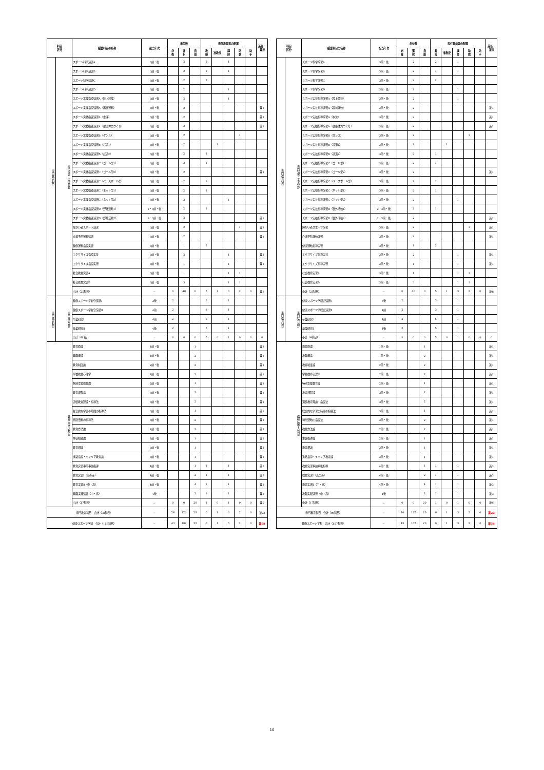| 科目 区分 | | 授業科目の名称 | 配当年次 | 単位数 | | | 専任教員等の配置 | | | | | 兼任・兼担 |
| --- | --- | --- | --- | --- | --- | --- | --- | --- | --- | --- | --- | --- |
| | | | | 必 修 | 選 択 | 自 由 | 教 授 | 准教授 | 講 師 | 助 教 | 助 手 | |
| 専門教育科目 | 専門演習・実習分野 | スポーツ科学演習A | 3前・後 | | 2 | | 2 | | 1 | | | |
| | | スポーツ科学演習B | 3前・後 | | 2 | | 1 | | 1 | | | |
| | | スポーツ科学演習C | 3前・後 | | 2 | | 2 | | | | | |
| | | スポーツ科学演習D | 3前・後 | | 2 | | | | 1 | | | |
| | | スポーツ実技指導演習A（陸上競技） | 3前・後 | | 2 | | | | 1 | | | |
| | | スポーツ実技指導演習A（器械運動） | 3前・後 | | 2 | | | | | | | 兼1 |
| | | スポーツ実技指導演習A（水泳） | 3前・後 | | 2 | | | | | | | 兼1 |
| | | スポーツ実技指導演習A（健康体力つくり） | 3前・後 | | 2 | | | | | | | 兼1 |
| | | スポーツ実技指導演習B（ダンス） | 3前・後 | | 2 | | | | | 1 | | |
| | | スポーツ実技指導演習B（武道1） | 3前・後 | | 2 | | | 1 | | | | |
| | | スポーツ実技指導演習B（武道2） | 3前・後 | | 2 | | 1 | | | | | |
| | | スポーツ実技指導演習C（ゴール型1） | 3前・後 | | 2 | | 1 | | | | | |
| | | スポーツ実技指導演習C（ゴール型2） | 3前・後 | | 2 | | | | | | | 兼1 |
| | | スポーツ実技指導演習C（ベースボール型） | 3前・後 | | 2 | | 1 | | | | | |
| | | スポーツ実技指導演習C（ネット型1） | 3前・後 | | 2 | | 1 | | | | | |
| | | スポーツ実技指導演習C（ネット型2） | 3前・後 | | 2 | | | | 1 | | | |
| | | スポーツ実技指導演習D（野外活動1） | 2・3前・後 | | 2 | | 1 | | | | | |
| | | スポーツ実技指導演習D（野外活動2） | 2・3前・後 | | 2 | | | | | | | 兼1 |
| | | 障がい者スポーツ演習 | 3前・後 | | 2 | | | | | 1 | | 兼1 |
| | | 介護予防運動演習 | 3前・後 | | 2 | | | | | | | 兼1 |
| | | 健康運動指導実習 | 3前・後 | | 1 | | 2 | | | | | |
| | | エクササイズ指導実技 | 3前・後 | | 2 | | | | 1 | | | 兼1 |
| | | エクササイズ指導実習 | 3前・後 | | 1 | | | | 1 | | | 兼1 |
| | | 社会教育実習A | 3前・後 | | 1 | | | | 1 | 1 | | |
| | | 社会教育実習B | 3前・後 | | 3 | | | | 1 | 1 | | |
| | | 小計（25科目） | － | 0 | 48 | 0 | 5 | 1 | 3 | 2 | 0 | 兼8 |
| 専門教育科目 | 専門総合分野 | 健康スポーツ学総合演習Ⅰ | 3後 | 2 | | | 3 | | 1 | | | |
| | | 健康スポーツ学総合演習Ⅱ | 4前 | 2 | | | 3 | | 1 | | | |
| | | 卒業研究Ⅰ | 4前 | 2 | | | 5 | | 1 | | | |
| | | 卒業研究Ⅱ | 4後 | 2 | | | 5 | | 1 | | | |
| | | 小計（4科目） | － | 8 | 0 | 0 | 5 | 0 | 1 | 0 | 0 | 0 |
| 教職に関する科目 | | 教育原論 | 1前・後 | | | 1 | | | | | | 兼1 |
| | | 教職概論 | 1前・後 | | | 2 | | | | | | 兼1 |
| | | 教育制度論 | 2前・後 | | | 2 | | | | | | 兼1 |
| | | 学校教育心理学 | 2前・後 | | | 2 | | | | | | 兼1 |
| | | 特別支援教育論 | 2前・後 | | | 1 | | | | | | 兼1 |
| | | 教育課程論 | 3前・後 | | | 2 | | | | | | 兼1 |
| | | 道徳教育理論・指導法 | 3前・後 | | | 2 | | | | | | 兼1 |
| | | 総合的な学習の時間の指導法 | 3前・後 | | | 1 | | | | | | 兼1 |
| | | 特別活動の指導法 | 3前・後 | | | 2 | | | | | | 兼1 |
| | | 教育方法論 | 2前・後 | | | 2 | | | | | | 兼1 |
| | | 生徒指導論 | 2前・後 | | | 1 | | | | | | 兼1 |
| | | 教育相談 | 3前・後 | | | 1 | | | | | | 兼1 |
| | | 進路指導・キャリア教育論 | 3前・後 | | | 1 | | | | | | 兼1 |
| | | 教育実習事前事後指導 | 4前・後 | | | 1 | 1 | | 1 | | | 兼3 |
| | | 教育実習Ⅰ（高のみ） | 4前・後 | | | 2 | 1 | | 1 | | | 兼3 |
| | | 教育実習Ⅱ（中・高） | 4前・後 | | | 4 | 1 | | 1 | | | 兼3 |
| | | 教職実践演習（中・高） | 4後 | | | 2 | 1 | | 1 | | | 兼3 |
| | | 小計（17科目） | － | 0 | 0 | 29 | 1 | 0 | 1 | 0 | 0 | 兼6 |
| 専門教育科目 合計（98科目） | | | － | 24 | 122 | 29 | 6 | 1 | 3 | 2 | 0 | 兼23 |
| 健康スポーツ学科 合計（157科目） | | | － | 43 | 182 | 29 | 6 | 1 | 3 | 2 | 0 | 兼58 |
| 科目 区分 | | 授業科目の名称 | 配当年次 | 単位数 | | | 専任教員等の配置 | | | | | 兼任・兼担 |
| --- | --- | --- | --- | --- | --- | --- | --- | --- | --- | --- | --- | --- |
| | | | | 必 修 | 選 択 | 自 由 | 教 授 | 准教授 | 講 師 | 助 教 | 助 手 | |
| 専門教育科目 | 専門演習・実習分野 | スポーツ科学演習A | 3前・後 | | 2 | | 2 | | 1 | | | |
| | | スポーツ科学演習B | 3前・後 | | 2 | | 1 | | 1 | | | |
| | | スポーツ科学演習C | 3前・後 | | 2 | | 2 | | | | | |
| | | スポーツ科学演習D | 3前・後 | | 2 | | | | 1 | | | |
| | | スポーツ実技指導演習A（陸上競技） | 3前・後 | | 2 | | | | 1 | | | |
| | | スポーツ実技指導演習A（器械運動） | 3前・後 | | 2 | | | | | | | 兼1 |
| | | スポーツ実技指導演習A（水泳） | 3前・後 | | 2 | | | | | | | 兼1 |
| | | スポーツ実技指導演習A（健康体力つくり） | 3前・後 | | 2 | | | | | | | 兼1 |
| | | スポーツ実技指導演習B（ダンス） | 3前・後 | | 2 | | | | | 1 | | |
| | | スポーツ実技指導演習B（武道1） | 3前・後 | | 2 | | | 1 | | | | |
| | | スポーツ実技指導演習B（武道2） | 3前・後 | | 2 | | 1 | | | | | |
| | | スポーツ実技指導演習C（ゴール型1） | 3前・後 | | 2 | | 1 | | | | | |
| | | スポーツ実技指導演習C（ゴール型2） | 3前・後 | | 2 | | | | | | | 兼1 |
| | | スポーツ実技指導演習C（ベースボール型） | 3前・後 | | 2 | | 1 | | | | | |
| | | スポーツ実技指導演習C（ネット型1） | 3前・後 | | 2 | | 1 | | | | | |
| | | スポーツ実技指導演習C（ネット型2） | 3前・後 | | 2 | | | | 1 | | | |
| | | スポーツ実技指導演習D（野外活動1） | 2・3前・後 | | 2 | | 1 | | | | | |
| | | スポーツ実技指導演習D（野外活動2） | 2・3前・後 | | 2 | | | | | | | 兼1 |
| | | 障がい者スポーツ演習 | 3前・後 | | 2 | | | | | 1 | | 兼1 |
| | | 介護予防運動演習 | 3前・後 | | 2 | | | | | | | 兼1 |
| | | 健康運動指導実習 | 3前・後 | | 1 | | 2 | | | | | |
| | | エクササイズ指導実技 | 3前・後 | | 2 | | | | 1 | | | 兼1 |
| | | エクササイズ指導実習 | 3前・後 | | 1 | | | | 1 | | | 兼1 |
| | | 社会教育実習A | 3前・後 | | 1 | | | | 1 | 1 | | |
| | | 社会教育実習B | 3前・後 | | 3 | | | | 1 | 1 | | |
| | | 小計（25科目） | － | 0 | 48 | 0 | 5 | 1 | 3 | 2 | 0 | 兼8 |
| 専門教育科目 | 専門総合分野 | 健康スポーツ学総合演習Ⅰ | 3後 | 2 | | | 3 | | 1 | | | |
| | | 健康スポーツ学総合演習Ⅱ | 4前 | 2 | | | 3 | | 1 | | | |
| | | 卒業研究Ⅰ | 4前 | 2 | | | 5 | | 1 | | | |
| | | 卒業研究Ⅱ | 4後 | 2 | | | 5 | | 1 | | | |
| | | 小計（4科目） | － | 8 | 0 | 0 | 5 | 0 | 1 | 0 | 0 | 0 |
| 教職に関する科目 | | 教育原論 | 1前・後 | | | 1 | | | | | | 兼1 |
| | | 教職概論 | 1前・後 | | | 2 | | | | | | 兼1 |
| | | 教育制度論 | 2前・後 | | | 2 | | | | | | 兼1 |
| | | 学校教育心理学 | 2前・後 | | | 2 | | | | | | 兼1 |
| | | 特別支援教育論 | 2前・後 | | | 1 | | | | | | 兼1 |
| | | 教育課程論 | 3前・後 | | | 2 | | | | | | 兼1 |
| | | 道徳教育理論・指導法 | 3前・後 | | | 2 | | | | | | 兼1 |
| | | 総合的な学習の時間の指導法 | 3前・後 | | | 1 | | | | | | 兼1 |
| | | 特別活動の指導法 | 3前・後 | | | 2 | | | | | | 兼1 |
| | | 教育方法論 | 2前・後 | | | 2 | | | | | | 兼1 |
| | | 生徒指導論 | 2前・後 | | | 1 | | | | | | 兼1 |
| | | 教育相談 | 3前・後 | | | 1 | | | | | | 兼1 |
| | | 進路指導・キャリア教育論 | 3前・後 | | | 1 | | | | | | 兼1 |
| | | 教育実習事前事後指導 | 4前・後 | | | 1 | 1 | | 1 | | | 兼3 |
| | | 教育実習Ⅰ（高のみ） | 4前・後 | | | 2 | 1 | | 1 | | | 兼3 |
| | | 教育実習Ⅱ（中・高） | 4前・後 | | | 4 | 1 | | 1 | | | 兼3 |
| | | 教職実践演習（中・高） | 4後 | | | 2 | 1 | | 1 | | | 兼3 |
| | | 小計（17科目） | － | 0 | 0 | 29 | 1 | 0 | 1 | 0 | 0 | 兼6 |
| 専門教育科目 合計（98科目） | | | － | 24 | 122 | 29 | 6 | 1 | 3 | 2 | 0 | 兼22 |
| 健康スポーツ学科 合計（157科目） | | | － | 43 | 182 | 29 | 6 | 1 | 3 | 2 | 0 | 兼58 |
10